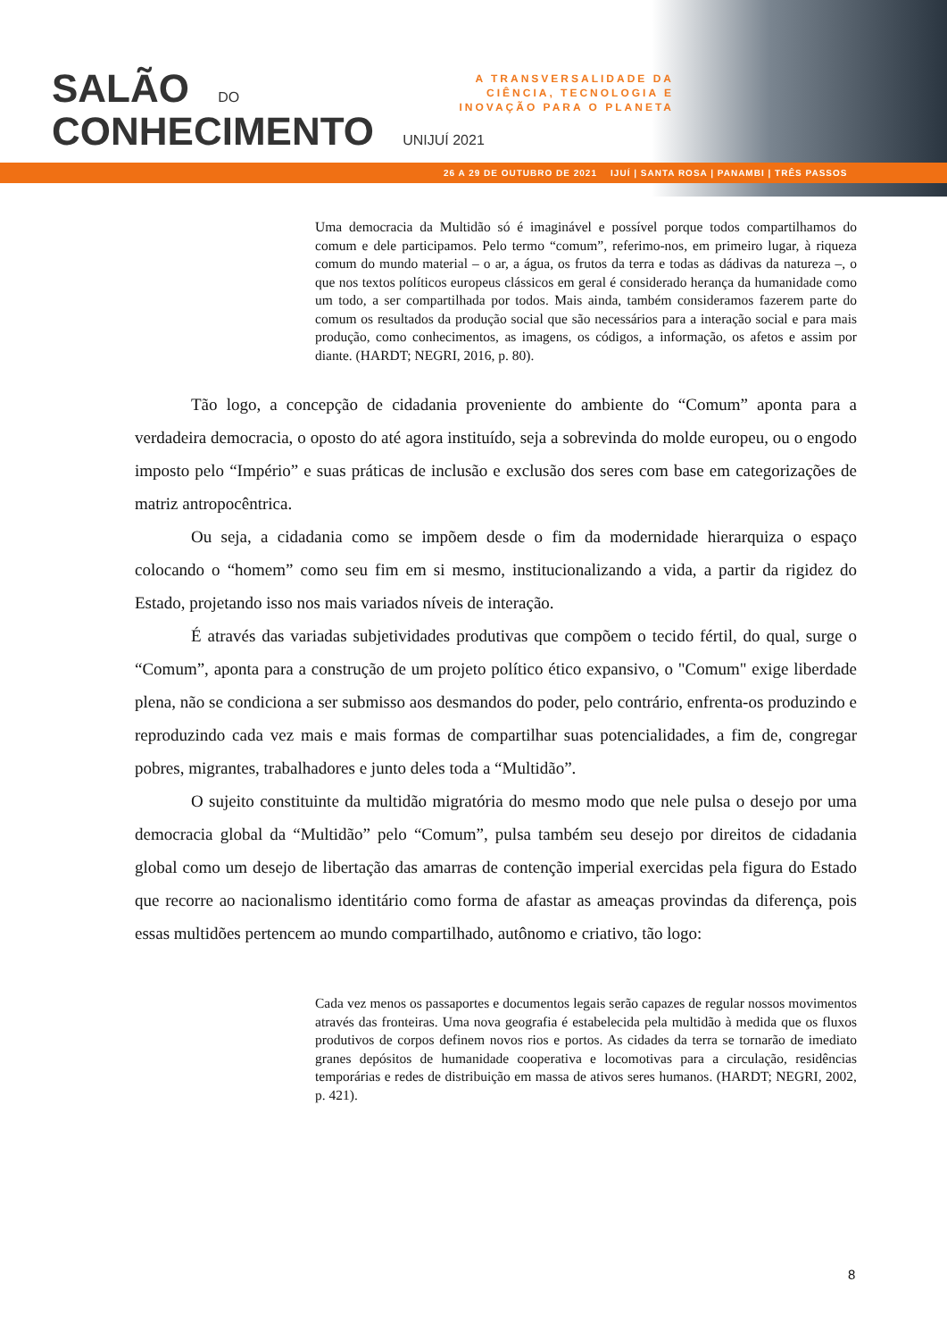SALÃO DO
CONHECIMENTO UNIJUÍ 2021
A TRANSVERSALIDADE DA CIÊNCIA, TECNOLOGIA E INOVAÇÃO PARA O PLANETA
26 A 29 DE OUTUBRO DE 2021 IJUÍ | SANTA ROSA | PANAMBI | TRÊS PASSOS
Uma democracia da Multidão só é imaginável e possível porque todos compartilhamos do comum e dele participamos. Pelo termo “comum”, referimo-nos, em primeiro lugar, à riqueza comum do mundo material – o ar, a água, os frutos da terra e todas as dádivas da natureza –, o que nos textos políticos europeus clássicos em geral é considerado herança da humanidade como um todo, a ser compartilhada por todos. Mais ainda, também consideramos fazerem parte do comum os resultados da produção social que são necessários para a interação social e para mais produção, como conhecimentos, as imagens, os códigos, a informação, os afetos e assim por diante. (HARDT; NEGRI, 2016, p. 80).
Tão logo, a concepção de cidadania proveniente do ambiente do “Comum” aponta para a verdadeira democracia, o oposto do até agora instituído, seja a sobrevinda do molde europeu, ou o engodo imposto pelo “Império” e suas práticas de inclusão e exclusão dos seres com base em categorizações de matriz antropocêntrica.
Ou seja, a cidadania como se impõem desde o fim da modernidade hierarquiza o espaço colocando o “homem” como seu fim em si mesmo, institucionalizando a vida, a partir da rigidez do Estado, projetando isso nos mais variados níveis de interação.
É através das variadas subjetividades produtivas que compõem o tecido fértil, do qual, surge o “Comum”, aponta para a construção de um projeto político ético expansivo, o "Comum" exige liberdade plena, não se condiciona a ser submisso aos desmandos do poder, pelo contrário, enfrenta-os produzindo e reproduzindo cada vez mais e mais formas de compartilhar suas potencialidades, a fim de, congregar pobres, migrantes, trabalhadores e junto deles toda a “Multidão”.
O sujeito constituinte da multidão migratória do mesmo modo que nele pulsa o desejo por uma democracia global da “Multidão” pelo “Comum”, pulsa também seu desejo por direitos de cidadania global como um desejo de libertação das amarras de contenção imperial exercidas pela figura do Estado que recorre ao nacionalismo identitário como forma de afastar as ameaças provindas da diferença, pois essas multidões pertencem ao mundo compartilhado, autônomo e criativo, tão logo:
Cada vez menos os passaportes e documentos legais serão capazes de regular nossos movimentos através das fronteiras. Uma nova geografia é estabelecida pela multidão à medida que os fluxos produtivos de corpos definem novos rios e portos. As cidades da terra se tornarão de imediato granes depósitos de humanidade cooperativa e locomotivas para a circulação, residências temporárias e redes de distribuição em massa de ativos seres humanos. (HARDT; NEGRI, 2002, p. 421).
8